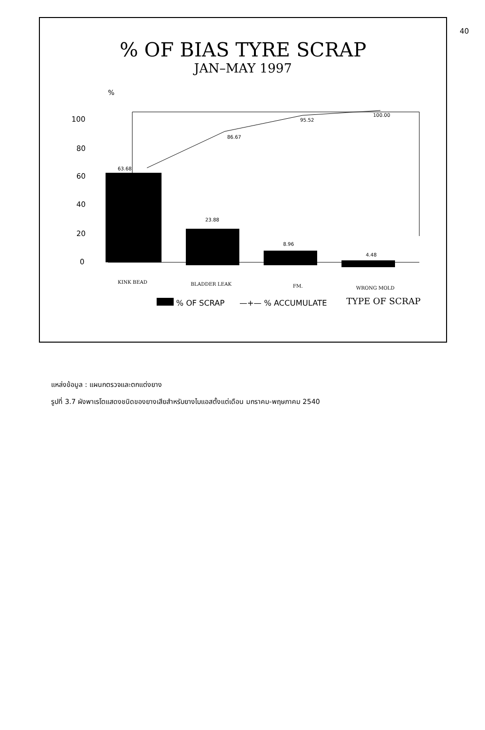40
% OF BIAS TYRE SCRAP
JAN–MAY 1997
%
100
80
60
40
20
0
63.68
23.88
8.96
4.48
86.67
95.52
100.00
KINK BEAD
BLADDER LEAK
FM.
WRONG MOLD
TYPE OF SCRAP
% OF SCRAP —+— % ACCUMULATE
แหล่งข้อมูล : แผนกตรวจและตกแต่งยาง
รูปที่ 3.7 ผังพาเรโตแสดงชนิดของยางเสียสำหรับยางไบแอสตั้งแต่เดือน มกราคม-พฤษภาคม 2540